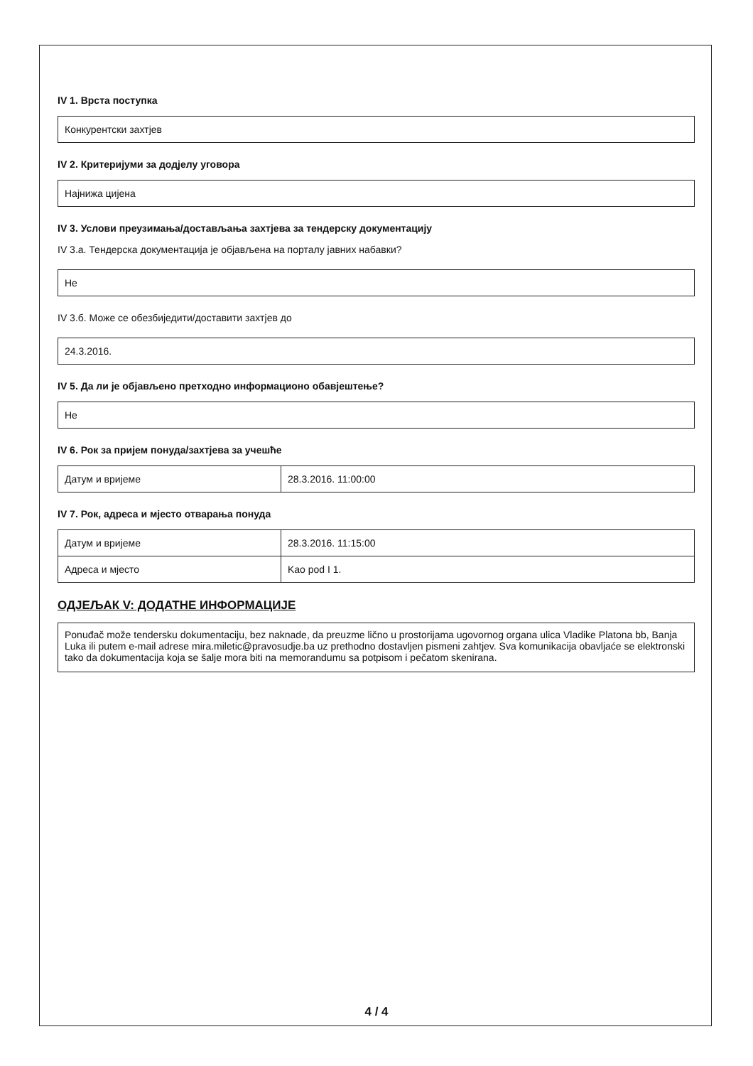IV 1. Врста поступка
Конкурентски захтјев
IV 2. Критеријуми за додјелу уговора
Најнижа цијена
IV 3. Услови преузимања/достављања захтјева за тендерску документацију
IV 3.а. Тендерска документација је објављена на порталу јавних набавки?
Не
IV 3.б. Може се обезбиједити/доставити захтјев до
24.3.2016.
IV 5. Да ли је објављено претходно информационо обавјештење?
Не
IV 6. Рок за пријем понуда/захтјева за учешће
| Датум и вријеме | 28.3.2016. 11:00:00 |
IV 7. Рок, адреса и мјесто отварања понуда
| Датум и вријеме | 28.3.2016. 11:15:00 |
| Адреса и мјесто | Kao pod I 1. |
ОДЈЕЉАК V: ДОДАТНЕ ИНФОРМАЦИЈЕ
Ponuđač može tendersku dokumentaciju, bez naknade, da preuzme lično u prostorijama ugovornog organa ulica Vladike Platona bb, Banja Luka ili putem e-mail adrese mira.miletic@pravosudje.ba uz prethodno dostavljen pismeni zahtjev. Sva komunikacija obavljaće se elektronski tako da dokumentacija koja se šalje mora biti na memorandumu sa potpisom i pečatom skenirana.
4 / 4